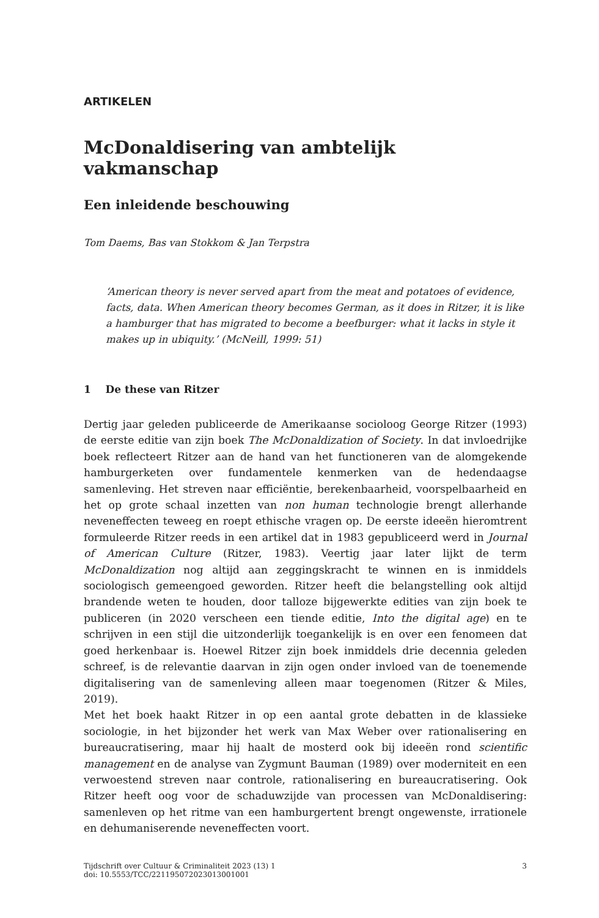ARTIKELEN
McDonaldisering van ambtelijk vakmanschap
Een inleidende beschouwing
Tom Daems, Bas van Stokkom & Jan Terpstra
‘American theory is never served apart from the meat and potatoes of evidence, facts, data. When American theory becomes German, as it does in Ritzer, it is like a hamburger that has migrated to become a beefburger: what it lacks in style it makes up in ubiquity.’ (McNeill, 1999: 51)
1 De these van Ritzer
Dertig jaar geleden publiceerde de Amerikaanse socioloog George Ritzer (1993) de eerste editie van zijn boek The McDonaldization of Society. In dat invloedrijke boek reflecteert Ritzer aan de hand van het functioneren van de alomgekende hamburgerketen over fundamentele kenmerken van de hedendaagse samenleving. Het streven naar efficiëntie, berekenbaarheid, voorspelbaarheid en het op grote schaal inzetten van non human technologie brengt allerhande neveneffecten teweeg en roept ethische vragen op. De eerste ideeën hieromtrent formuleerde Ritzer reeds in een artikel dat in 1983 gepubliceerd werd in Journal of American Culture (Ritzer, 1983). Veertig jaar later lijkt de term McDonaldization nog altijd aan zeggingskracht te winnen en is inmiddels sociologisch gemeengoed geworden. Ritzer heeft die belangstelling ook altijd brandende weten te houden, door talloze bijgewerkte edities van zijn boek te publiceren (in 2020 verscheen een tiende editie, Into the digital age) en te schrijven in een stijl die uitzonderlijk toegankelijk is en over een fenomeen dat goed herkenbaar is. Hoewel Ritzer zijn boek inmiddels drie decennia geleden schreef, is de relevantie daarvan in zijn ogen onder invloed van de toenemende digitalisering van de samenleving alleen maar toegenomen (Ritzer & Miles, 2019).
Met het boek haakt Ritzer in op een aantal grote debatten in de klassieke sociologie, in het bijzonder het werk van Max Weber over rationalisering en bureaucratisering, maar hij haalt de mosterd ook bij ideeën rond scientific management en de analyse van Zygmunt Bauman (1989) over moderniteit en een verwoestend streven naar controle, rationalisering en bureaucratisering. Ook Ritzer heeft oog voor de schaduwzijde van processen van McDonaldisering: samenleven op het ritme van een hamburgertent brengt ongewenste, irrationele en dehumaniserende neveneffecten voort.
Tijdschrift over Cultuur & Criminaliteit 2023 (13) 1
doi: 10.5553/TCC/221195072023013001001
3